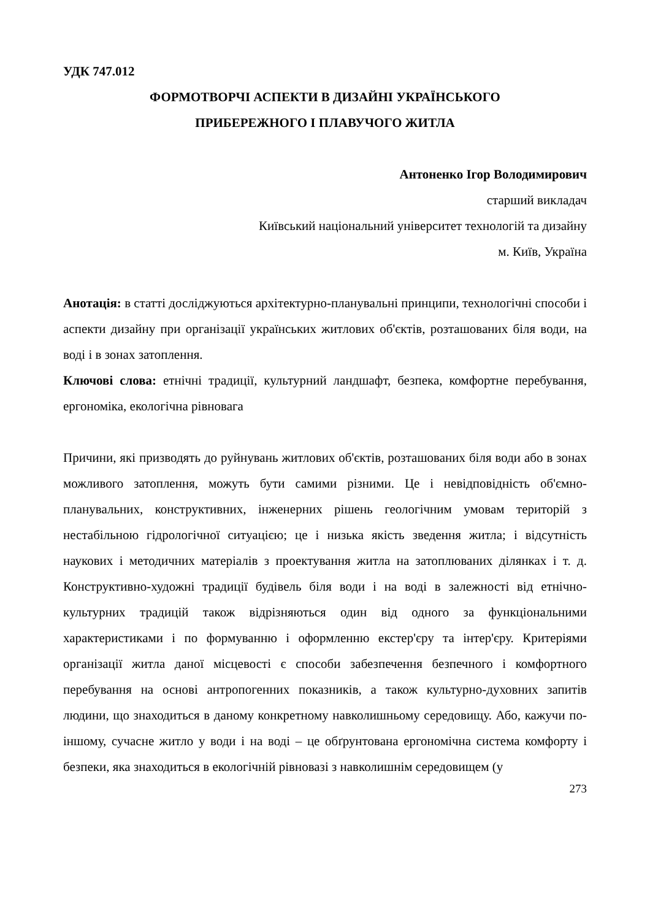УДК 747.012
ФОРМОТВОРЧІ АСПЕКТИ В ДИЗАЙНІ УКРАЇНСЬКОГО
ПРИБЕРЕЖНОГО І ПЛАВУЧОГО ЖИТЛА
Антоненко Ігор Володимирович
старший викладач
Київський національний університет технологій та дизайну
м. Київ, Україна
Анотація: в статті досліджуються архітектурно-планувальні принципи, технологічні способи і аспекти дизайну при організації українських житлових об'єктів, розташованих біля води, на воді і в зонах затоплення.
Ключові слова: етнічні традиції, культурний ландшафт, безпека, комфортне перебування, ергономіка, екологічна рівновага
Причини, які призводять до руйнувань житлових об'єктів, розташованих біля води або в зонах можливого затоплення, можуть бути самими різними. Це і невідповідність об'ємно-планувальних, конструктивних, інженерних рішень геологічним умовам територій з нестабільною гідрологічної ситуацією; це і низька якість зведення житла; і відсутність наукових і методичних матеріалів з проектування житла на затоплюваних ділянках і т. д. Конструктивно-художні традиції будівель біля води і на воді в залежності від етнічно-культурних традицій також відрізняються один від одного за функціональними характеристиками і по формуванню і оформленню екстер'єру та інтер'єру. Критеріями організації житла даної місцевості є способи забезпечення безпечного і комфортного перебування на основі антропогенних показників, а також культурно-духовних запитів людини, що знаходиться в даному конкретному навколишньому середовищу. Або, кажучи по-іншому, сучасне житло у води і на воді – це обґрунтована ергономічна система комфорту і безпеки, яка знаходиться в екологічній рівновазі з навколишнім середовищем (у
273